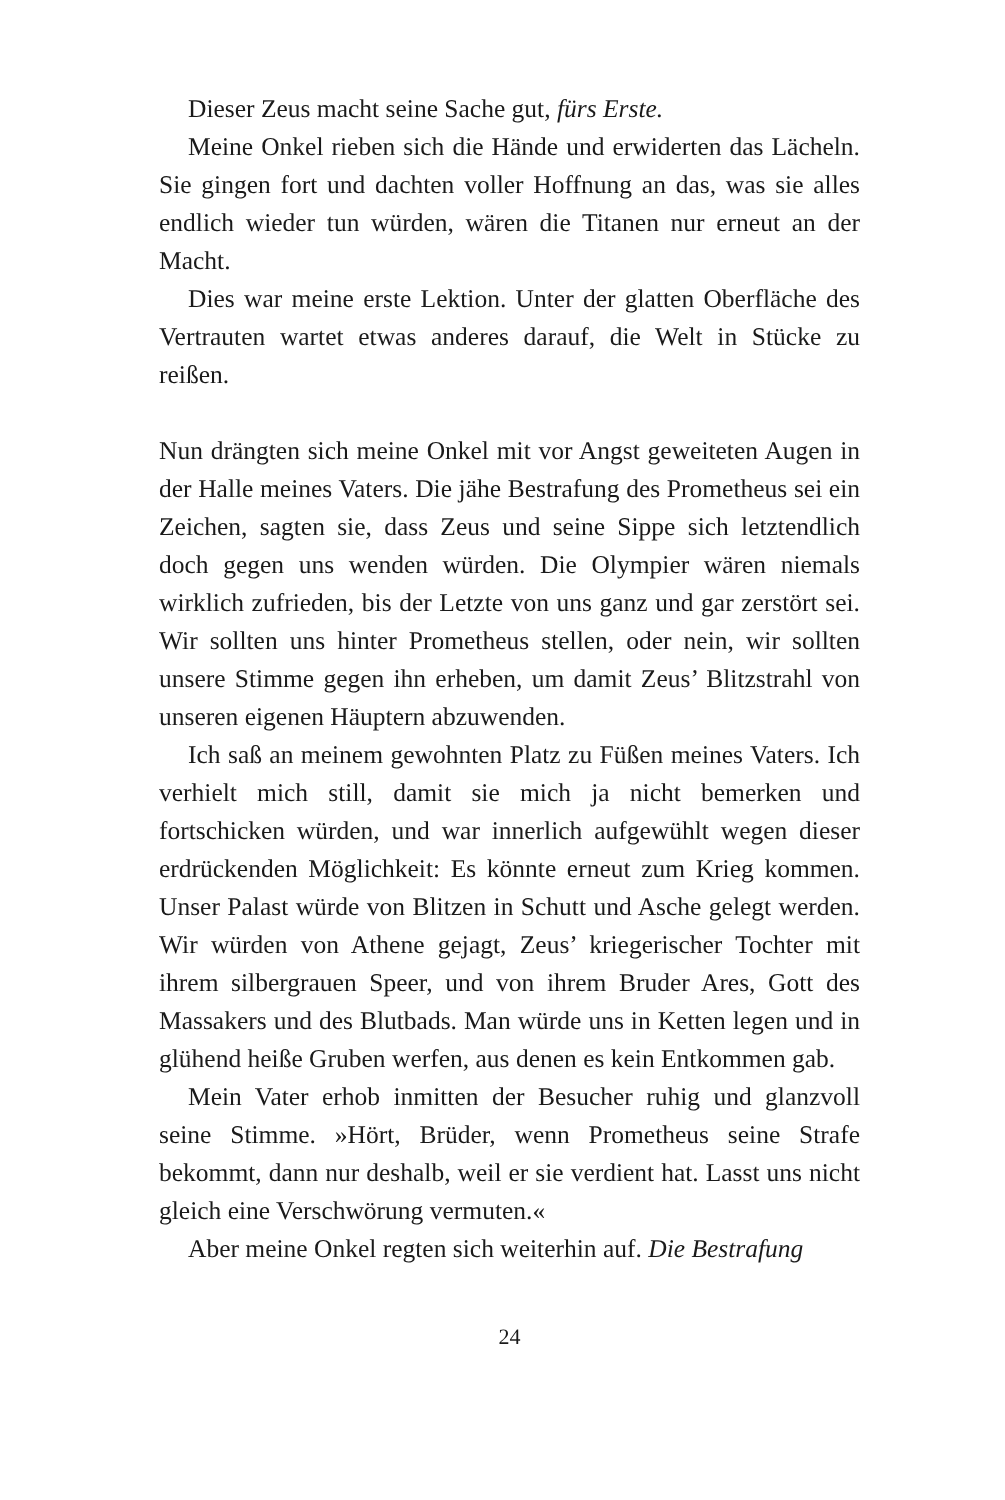Dieser Zeus macht seine Sache gut, fürs Erste.
Meine Onkel rieben sich die Hände und erwiderten das Lächeln. Sie gingen fort und dachten voller Hoffnung an das, was sie alles endlich wieder tun würden, wären die Titanen nur erneut an der Macht.
Dies war meine erste Lektion. Unter der glatten Oberfläche des Vertrauten wartet etwas anderes darauf, die Welt in Stücke zu reißen.
Nun drängten sich meine Onkel mit vor Angst geweiteten Augen in der Halle meines Vaters. Die jähe Bestrafung des Prometheus sei ein Zeichen, sagten sie, dass Zeus und seine Sippe sich letztendlich doch gegen uns wenden würden. Die Olympier wären niemals wirklich zufrieden, bis der Letzte von uns ganz und gar zerstört sei. Wir sollten uns hinter Prometheus stellen, oder nein, wir sollten unsere Stimme gegen ihn erheben, um damit Zeus’ Blitzstrahl von unseren eigenen Häuptern abzuwenden.
Ich saß an meinem gewohnten Platz zu Füßen meines Vaters. Ich verhielt mich still, damit sie mich ja nicht bemerken und fortschicken würden, und war innerlich aufgewühlt wegen dieser erdrückenden Möglichkeit: Es könnte erneut zum Krieg kommen. Unser Palast würde von Blitzen in Schutt und Asche gelegt werden. Wir würden von Athene gejagt, Zeus’ kriegerischer Tochter mit ihrem silbergrauen Speer, und von ihrem Bruder Ares, Gott des Massakers und des Blutbads. Man würde uns in Ketten legen und in glühend heiße Gruben werfen, aus denen es kein Entkommen gab.
Mein Vater erhob inmitten der Besucher ruhig und glanzvoll seine Stimme. »Hört, Brüder, wenn Prometheus seine Strafe bekommt, dann nur deshalb, weil er sie verdient hat. Lasst uns nicht gleich eine Verschwörung vermuten.«
Aber meine Onkel regten sich weiterhin auf. Die Bestrafung
24